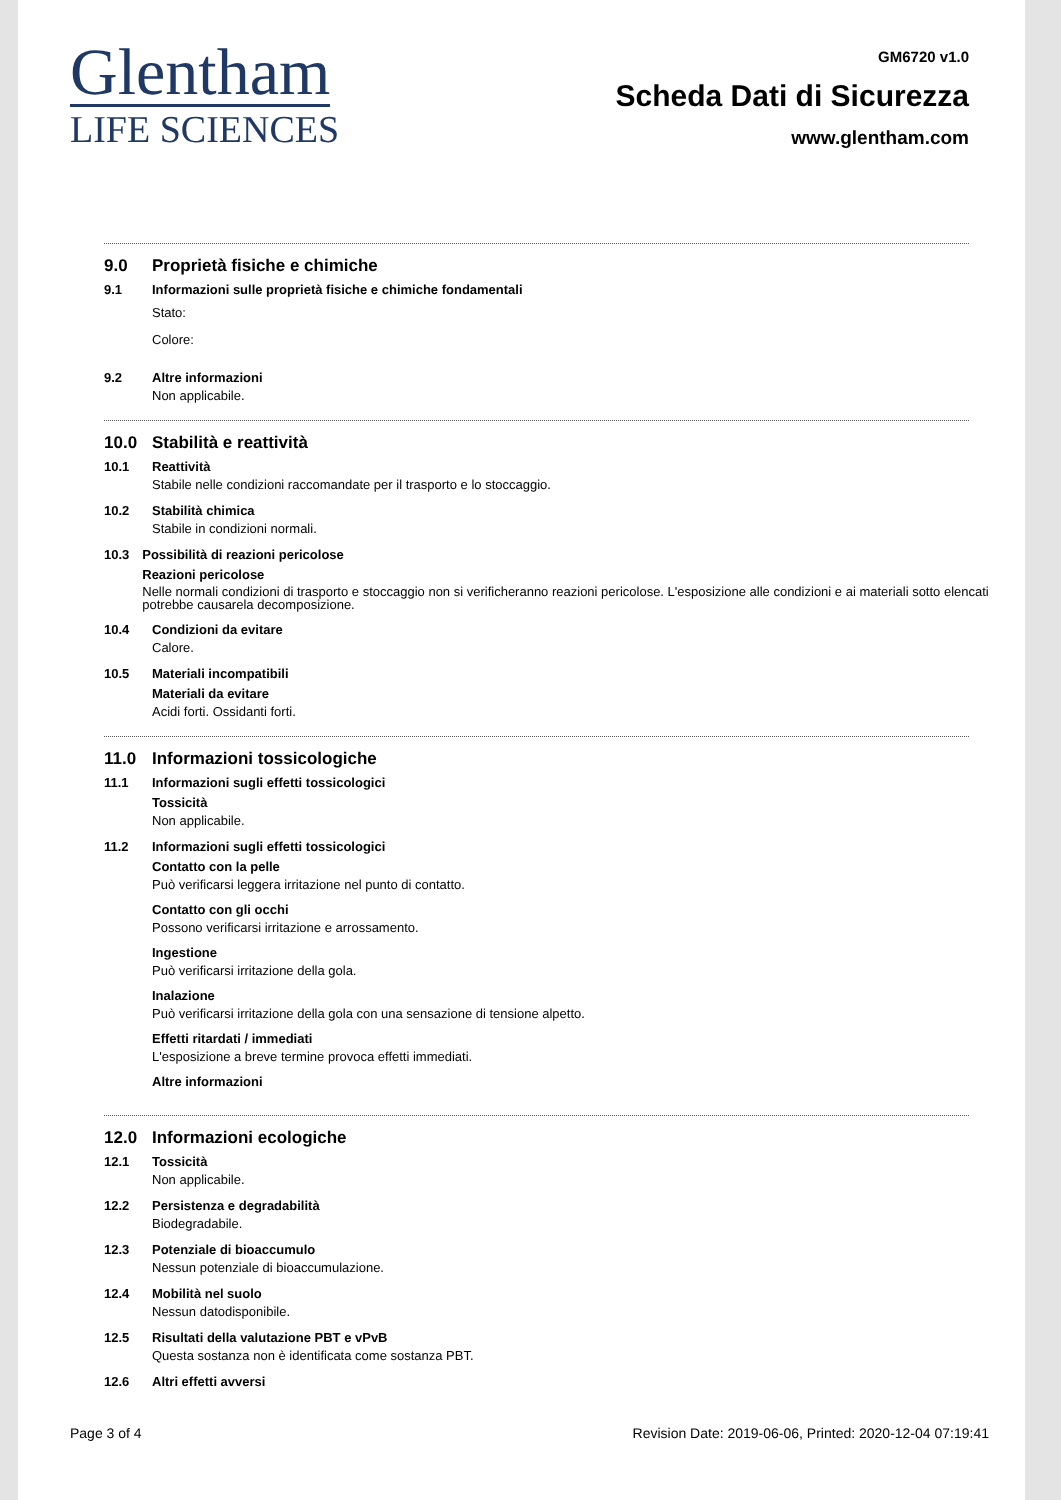Glentham
LIFE SCIENCES
GM6720 v1.0
Scheda Dati di Sicurezza
www.glentham.com
9.0 Proprietà fisiche e chimiche
9.1 Informazioni sulle proprietà fisiche e chimiche fondamentali
Stato:
Colore:
9.2 Altre informazioni
Non applicabile.
10.0 Stabilità e reattività
10.1 Reattività
Stabile nelle condizioni raccomandate per il trasporto e lo stoccaggio.
10.2 Stabilità chimica
Stabile in condizioni normali.
10.3 Possibilità di reazioni pericolose
Reazioni pericolose
Nelle normali condizioni di trasporto e stoccaggio non si verificheranno reazioni pericolose. L'esposizione alle condizioni e ai materiali sotto elencati potrebbe causarela decomposizione.
10.4 Condizioni da evitare
Calore.
10.5 Materiali incompatibili
Materiali da evitare
Acidi forti. Ossidanti forti.
11.0 Informazioni tossicologiche
11.1 Informazioni sugli effetti tossicologici
Tossicità
Non applicabile.
11.2 Informazioni sugli effetti tossicologici
Contatto con la pelle
Può verificarsi leggera irritazione nel punto di contatto.
Contatto con gli occhi
Possono verificarsi irritazione e arrossamento.
Ingestione
Può verificarsi irritazione della gola.
Inalazione
Può verificarsi irritazione della gola con una sensazione di tensione alpetto.
Effetti ritardati / immediati
L'esposizione a breve termine provoca effetti immediati.
Altre informazioni
12.0 Informazioni ecologiche
12.1 Tossicità
Non applicabile.
12.2 Persistenza e degradabilità
Biodegradabile.
12.3 Potenziale di bioaccumulo
Nessun potenziale di bioaccumulazione.
12.4 Mobilità nel suolo
Nessun datodisponibile.
12.5 Risultati della valutazione PBT e vPvB
Questa sostanza non è identificata come sostanza PBT.
12.6 Altri effetti avversi
Page 3 of 4 Revision Date: 2019-06-06, Printed: 2020-12-04 07:19:41